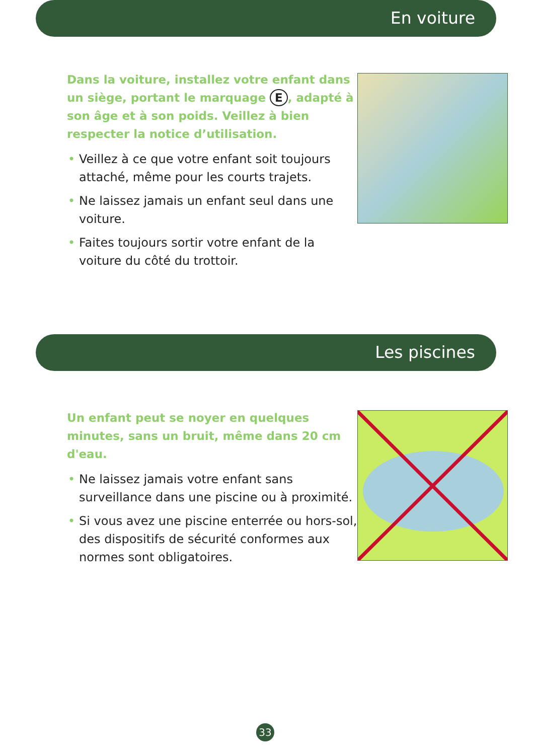En voiture
Dans la voiture, installez votre enfant dans un siège, portant le marquage E, adapté à son âge et à son poids. Veillez à bien respecter la notice d’utilisation.
• Veillez à ce que votre enfant soit toujours attaché, même pour les courts trajets.
• Ne laissez jamais un enfant seul dans une voiture.
• Faites toujours sortir votre enfant de la voiture du côté du trottoir.
Les piscines
Un enfant peut se noyer en quelques minutes, sans un bruit, même dans 20 cm d'eau.
• Ne laissez jamais votre enfant sans surveillance dans une piscine ou à proximité.
• Si vous avez une piscine enterrée ou hors-sol, des dispositifs de sécurité conformes aux normes sont obligatoires.
33